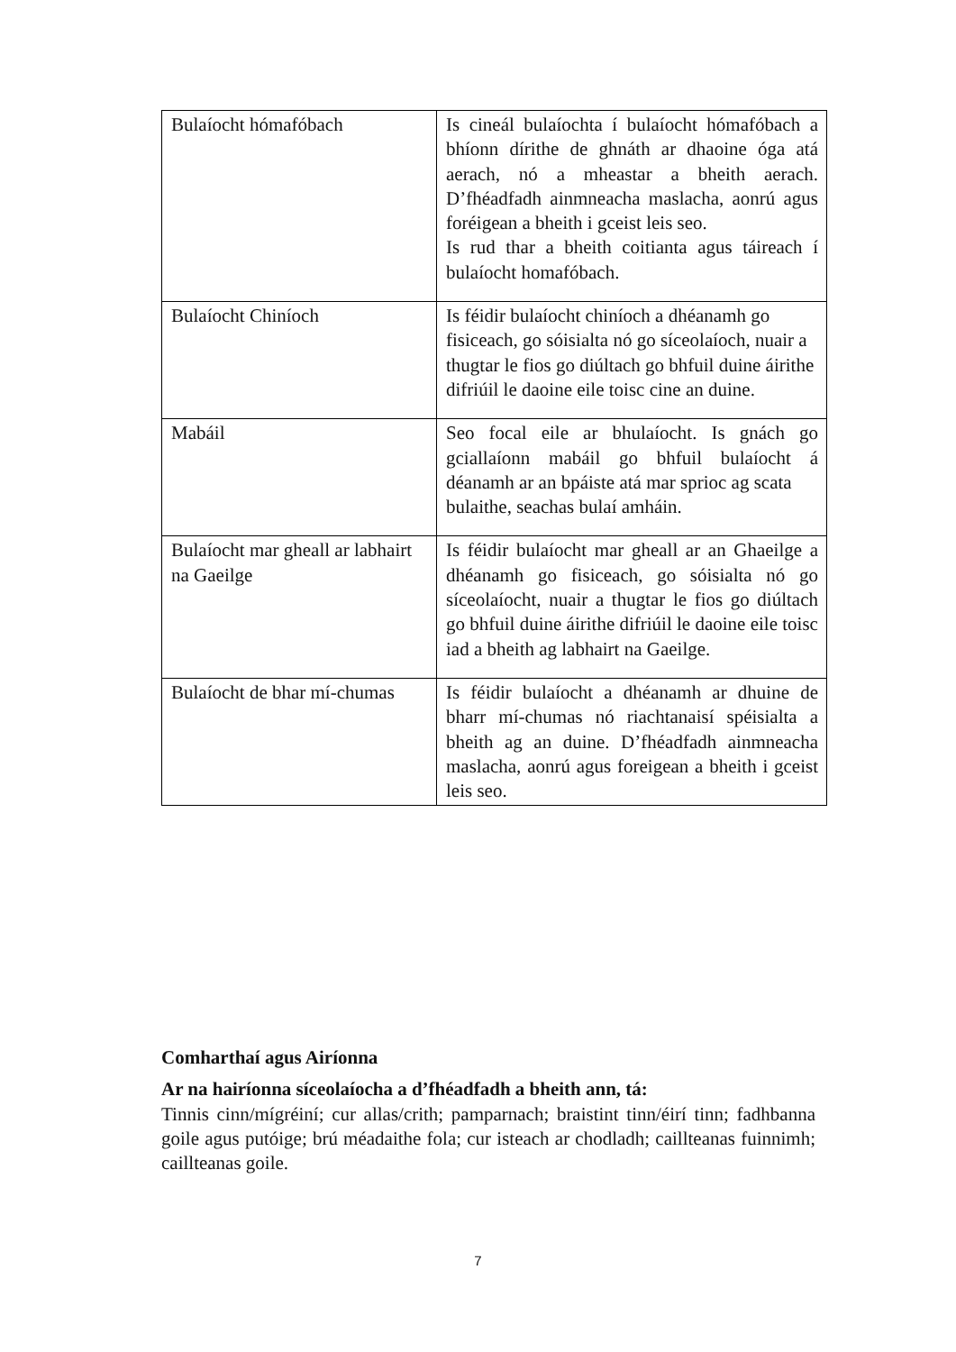| Bulaíocht hómafóbach | Is cineál bulaíochta í bulaíocht hómafóbach a bhíonn dírithe de ghnáth ar dhaoine óga atá aerach, nó a mheastar a bheith aerach. D’fhéadfadh ainmneacha maslacha, aonrú agus foréigean a bheith i gceist leis seo. Is rud thar a bheith coitianta agus táireach í bulaíocht homafóbach. |
| Bulaíocht Chiníoch | Is féidir bulaíocht chiníoch a dhéanamh go fisiceach, go sóisialta nó go síceolaíoch, nuair a thugtar le fios go diúltach go bhfuil duine áirithe difriúil le daoine eile toisc cine an duine. |
| Mabáil | Seo focal eile ar bhulaíocht. Is gnách go gciallaíonn mabáil go bhfuil bulaíocht á déanamh ar an bpáiste atá mar sprioc ag scata bulaithe, seachas bulaí amháin. |
| Bulaíocht mar gheall ar labhairt na Gaeilge | Is féidir bulaíocht mar gheall ar an Ghaeilge a dhéanamh go fisiceach, go sóisialta nó go síceolaíocht, nuair a thugtar le fios go diúltach go bhfuil duine áirithe difriúil le daoine eile toisc iad a bheith ag labhairt na Gaeilge. |
| Bulaíocht de bhar mí-chumas | Is féidir bulaíocht a dhéanamh ar dhuine de bharr mí-chumas nó riachtanaisí spéisialta a bheith ag an duine. D’fhéadfadh ainmneacha maslacha, aonrú agus foreigean a bheith i gceist leis seo. |
Comharthaí agus Airíonna
Ar na hairíonna síceolaíocha a d’fhéadfadh a bheith ann, tá:
Tinnis cinn/mígréiní; cur allas/crith; pamparnach; braistint tinn/éirí tinn; fadhbanna goile agus putóige; brú méadaithe fola; cur isteach ar chodladh; caillteanas fuinnimh; caillteanas goile.
7